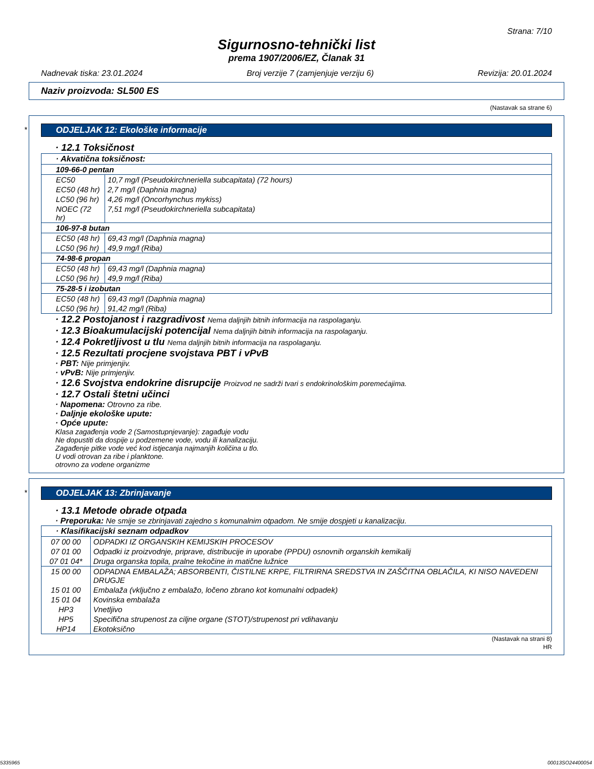Strana: 7/10
Sigurnosno-tehnički list
prema 1907/2006/EZ, Članak 31
Nadnevak tiska: 23.01.2024 Broj verzije 7 (zamjenjuje verziju 6) Revizija: 20.01.2024
Naziv proizvoda: SL500 ES
(Nastavak sa strane 6)
*
ODJELJAK 12: Ekološke informacije
· 12.1 Toksičnost
| · Akvatična toksičnost: | |
| --- | --- |
| 109-66-0 pentan | |
| EC50 | 10,7 mg/l (Pseudokirchneriella subcapitata) (72 hours) |
| EC50 (48 hr) | 2,7 mg/l (Daphnia magna) |
| LC50 (96 hr) | 4,26 mg/l (Oncorhynchus mykiss) |
| NOEC (72 hr) | 7,51 mg/l (Pseudokirchneriella subcapitata) |
| 106-97-8 butan | |
| EC50 (48 hr) | 69,43 mg/l (Daphnia magna) |
| LC50 (96 hr) | 49,9 mg/l (Riba) |
| 74-98-6 propan | |
| EC50 (48 hr) | 69,43 mg/l (Daphnia magna) |
| LC50 (96 hr) | 49,9 mg/l (Riba) |
| 75-28-5 i izobutan | |
| EC50 (48 hr) | 69,43 mg/l (Daphnia magna) |
| LC50 (96 hr) | 91,42 mg/l (Riba) |
· 12.2 Postojanost i razgradivost Nema daljnjih bitnih informacija na raspolaganju.
· 12.3 Bioakumulacijski potencijal Nema daljnjih bitnih informacija na raspolaganju.
· 12.4 Pokretljivost u tlu Nema daljnjih bitnih informacija na raspolaganju.
· 12.5 Rezultati procjene svojstava PBT i vPvB
· PBT: Nije primjenjiv.
· vPvB: Nije primjenjiv.
· 12.6 Svojstva endokrine disrupcije Proizvod ne sadrži tvari s endokrinološkim poremećajima.
· 12.7 Ostali štetni učinci
· Napomena: Otrovno za ribe.
· Daljnje ekološke upute:
· Opće upute:
Klasa zagađenja vode 2 (Samostupnjevanje): zagađuje vodu
Ne dopustiti da dospije u podzemene vode, vodu ili kanalizaciju.
Zagađenje pitke vode već kod istjecanja najmanjih količina u tlo.
U vodi otrovan za ribe i planktone.
otrovno za vodene organizme
*
ODJELJAK 13: Zbrinjavanje
· 13.1 Metode obrade otpada
· Preporuka: Ne smije se zbrinjavati zajedno s komunalnim otpadom. Ne smije dospjeti u kanalizaciju.
| · Klasifikacijski seznam odpadkov | |
| --- | --- |
| 07 00 00 | ODPADKI IZ ORGANSKIH KEMIJSKIH PROCESOV |
| 07 01 00 | Odpadki iz proizvodnje, priprave, distribucije in uporabe (PPDU) osnovnih organskih kemikalij |
| 07 01 04* | Druga organska topila, pralne tekočine in matične lužnice |
| 15 00 00 | ODPADNA EMBALAŽA; ABSORBENTI, ČISTILNE KRPE, FILTRIRNA SREDSTVA IN ZAŠČITNA OBLAČILA, KI NISO NAVEDENI DRUGJE |
| 15 01 00 | Embalaža (vključno z embalažo, ločeno zbrano kot komunalni odpadek) |
| 15 01 04 | Kovinska embalaža |
| HP3 | Vnetljivo |
| HP5 | Specifična strupenost za ciljne organe (STOT)/strupenost pri vdihavanju |
| HP14 | Ekotoksično |
(Nastavak na strani 8)
HR
5335965 00013SO24400054